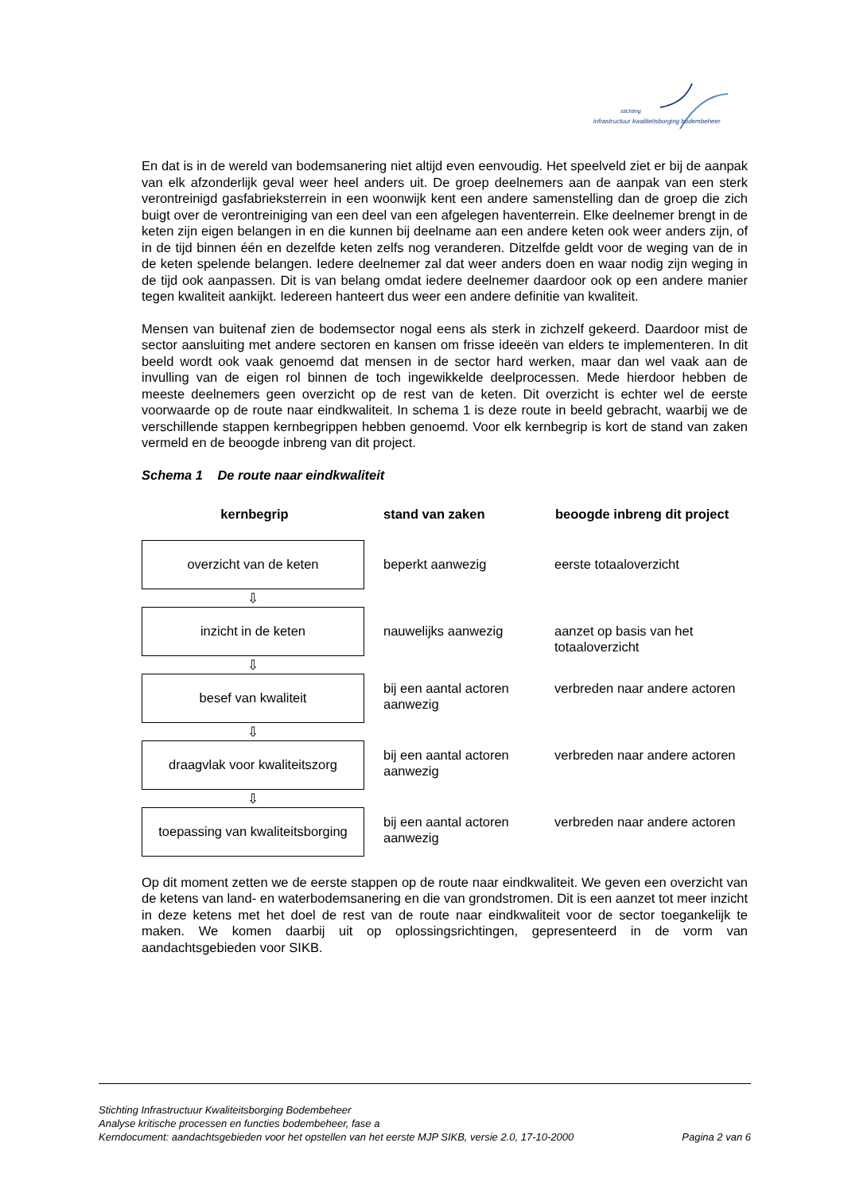stichting
infrastructuur kwaliteitsborging bodembeheer
En dat is in de wereld van bodemsanering niet altijd even eenvoudig. Het speelveld ziet er bij de aanpak van elk afzonderlijk geval weer heel anders uit. De groep deelnemers aan de aanpak van een sterk verontreinigd gasfabrieksterrein in een woonwijk kent een andere samenstelling dan de groep die zich buigt over de verontreiniging van een deel van een afgelegen haventerrein. Elke deelnemer brengt in de keten zijn eigen belangen in en die kunnen bij deelname aan een andere keten ook weer anders zijn, of in de tijd binnen één en dezelfde keten zelfs nog veranderen. Ditzelfde geldt voor de weging van de in de keten spelende belangen. Iedere deelnemer zal dat weer anders doen en waar nodig zijn weging in de tijd ook aanpassen. Dit is van belang omdat iedere deelnemer daardoor ook op een andere manier tegen kwaliteit aankijkt. Iedereen hanteert dus weer een andere definitie van kwaliteit.
Mensen van buitenaf zien de bodemsector nogal eens als sterk in zichzelf gekeerd. Daardoor mist de sector aansluiting met andere sectoren en kansen om frisse ideeën van elders te implementeren. In dit beeld wordt ook vaak genoemd dat mensen in de sector hard werken, maar dan wel vaak aan de invulling van de eigen rol binnen de toch ingewikkelde deelprocessen. Mede hierdoor hebben de meeste deelnemers geen overzicht op de rest van de keten. Dit overzicht is echter wel de eerste voorwaarde op de route naar eindkwaliteit. In schema 1 is deze route in beeld gebracht, waarbij we de verschillende stappen kernbegrippen hebben genoemd. Voor elk kernbegrip is kort de stand van zaken vermeld en de beoogde inbreng van dit project.
Schema 1 De route naar eindkwaliteit
| kernbegrip | stand van zaken | beoogde inbreng dit project |
| --- | --- | --- |
| overzicht van de keten ⇩ | beperkt aanwezig | eerste totaaloverzicht |
| inzicht in de keten ⇩ | nauwelijks aanwezig | aanzet op basis van het totaaloverzicht |
| besef van kwaliteit ⇩ | bij een aantal actoren aanwezig | verbreden naar andere actoren |
| draagvlak voor kwaliteitszorg ⇩ | bij een aantal actoren aanwezig | verbreden naar andere actoren |
| toepassing van kwaliteitsborging | bij een aantal actoren aanwezig | verbreden naar andere actoren |
Op dit moment zetten we de eerste stappen op de route naar eindkwaliteit. We geven een overzicht van de ketens van land- en waterbodemsanering en die van grondstromen. Dit is een aanzet tot meer inzicht in deze ketens met het doel de rest van de route naar eindkwaliteit voor de sector toegankelijk te maken. We komen daarbij uit op oplossingsrichtingen, gepresenteerd in de vorm van aandachtsgebieden voor SIKB.
Stichting Infrastructuur Kwaliteitsborging Bodembeheer
Analyse kritische processen en functies bodembeheer, fase a
Kerndocument: aandachtsgebieden voor het opstellen van het eerste MJP SIKB, versie 2.0, 17-10-2000 Pagina 2 van 6